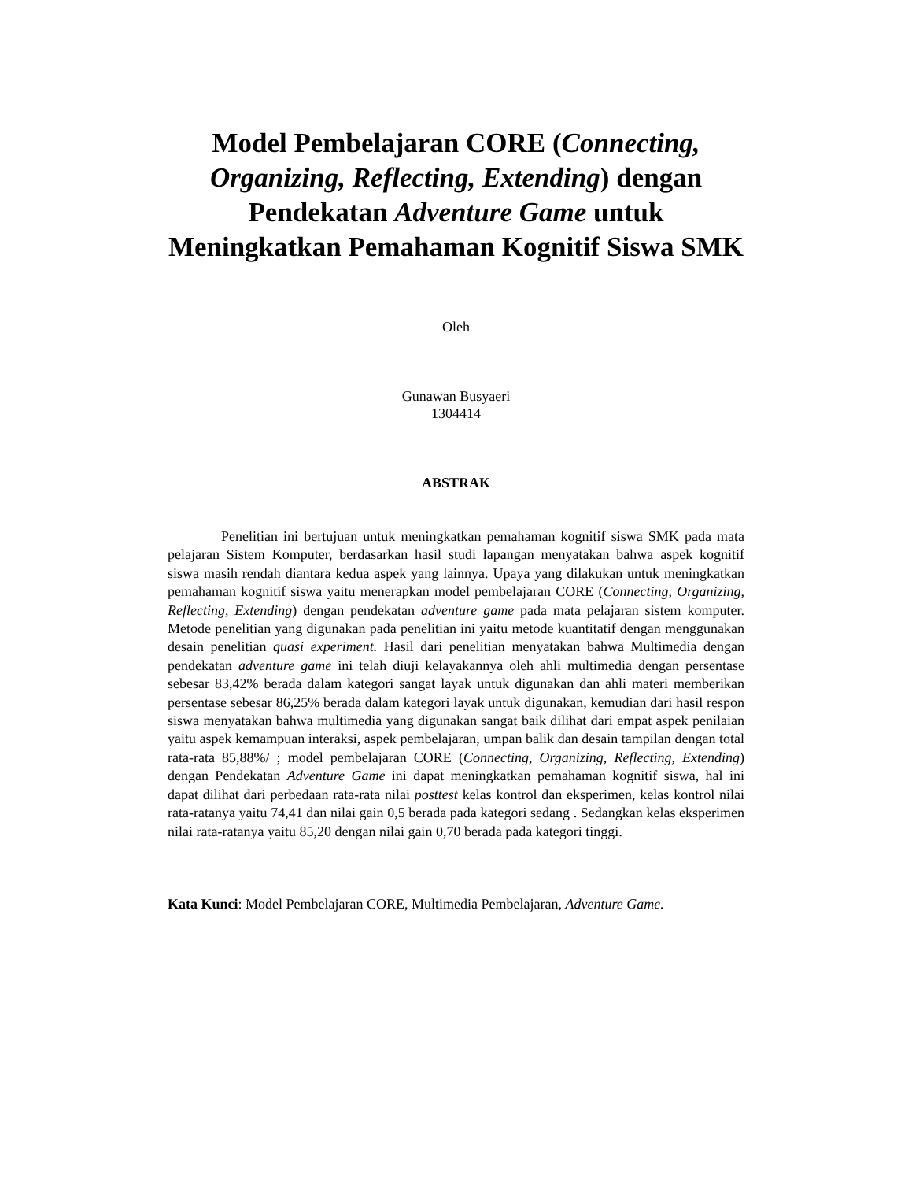Model Pembelajaran CORE (Connecting, Organizing, Reflecting, Extending) dengan Pendekatan Adventure Game untuk Meningkatkan Pemahaman Kognitif Siswa SMK
Oleh
Gunawan Busyaeri
1304414
ABSTRAK
Penelitian ini bertujuan untuk meningkatkan pemahaman kognitif siswa SMK pada mata pelajaran Sistem Komputer, berdasarkan hasil studi lapangan menyatakan bahwa aspek kognitif siswa masih rendah diantara kedua aspek yang lainnya. Upaya yang dilakukan untuk meningkatkan pemahaman kognitif siswa yaitu menerapkan model pembelajaran CORE (Connecting, Organizing, Reflecting, Extending) dengan pendekatan adventure game pada mata pelajaran sistem komputer. Metode penelitian yang digunakan pada penelitian ini yaitu metode kuantitatif dengan menggunakan desain penelitian quasi experiment. Hasil dari penelitian menyatakan bahwa Multimedia dengan pendekatan adventure game ini telah diuji kelayakannya oleh ahli multimedia dengan persentase sebesar 83,42% berada dalam kategori sangat layak untuk digunakan dan ahli materi memberikan persentase sebesar 86,25% berada dalam kategori layak untuk digunakan, kemudian dari hasil respon siswa menyatakan bahwa multimedia yang digunakan sangat baik dilihat dari empat aspek penilaian yaitu aspek kemampuan interaksi, aspek pembelajaran, umpan balik dan desain tampilan dengan total rata-rata 85,88%/ ; model pembelajaran CORE (Connecting, Organizing, Reflecting, Extending) dengan Pendekatan Adventure Game ini dapat meningkatkan pemahaman kognitif siswa, hal ini dapat dilihat dari perbedaan rata-rata nilai posttest kelas kontrol dan eksperimen, kelas kontrol nilai rata-ratanya yaitu 74,41 dan nilai gain 0,5 berada pada kategori sedang . Sedangkan kelas eksperimen nilai rata-ratanya yaitu 85,20 dengan nilai gain 0,70 berada pada kategori tinggi.
Kata Kunci: Model Pembelajaran CORE, Multimedia Pembelajaran, Adventure Game.